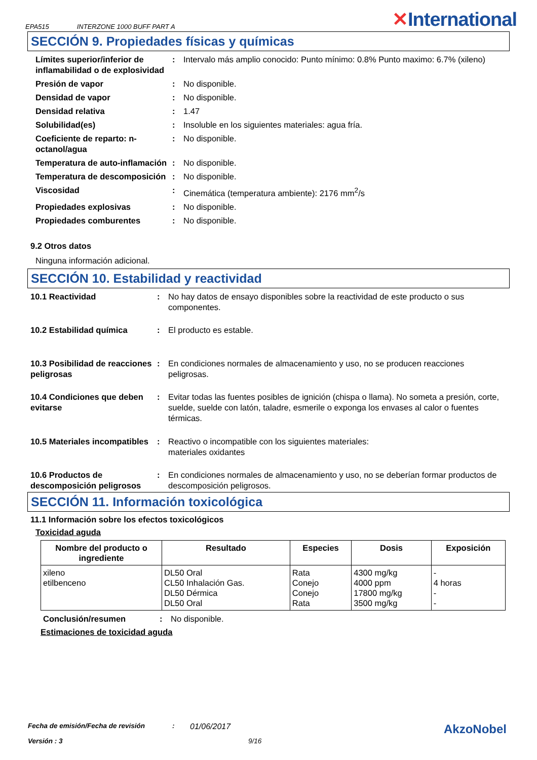EPA515 INTERZONE 1000 BUFF PART A ✕International
SECCIÓN 9. Propiedades físicas y químicas
Límites superior/inferior de inflamabilidad o de explosividad
: Intervalo más amplio conocido: Punto mínimo: 0.8% Punto maximo: 6.7% (xileno)
Presión de vapor : No disponible.
Densidad de vapor : No disponible.
Densidad relativa : 1.47
Solubilidad(es) : Insoluble en los siguientes materiales: agua fría.
Coeficiente de reparto: n-octanol/agua
: No disponible.
Temperatura de auto-inflamación
: No disponible.
Temperatura de descomposición
: No disponible.
Viscosidad : Cinemática (temperatura ambiente): 2176 mm<sup>2</sup>/s
Propiedades explosivas : No disponible.
Propiedades comburentes : No disponible.
9.2 Otros datos
Ninguna información adicional.
SECCIÓN 10. Estabilidad y reactividad
10.1 Reactividad : No hay datos de ensayo disponibles sobre la reactividad de este producto o sus componentes.
10.2 Estabilidad química : El producto es estable.
10.3 Posibilidad de reacciones peligrosas
: En condiciones normales de almacenamiento y uso, no se producen reacciones peligrosas.
10.4 Condiciones que deben evitarse
: Evitar todas las fuentes posibles de ignición (chispa o llama). No someta a presión, corte, suelde, suelde con latón, taladre, esmerile o exponga los envases al calor o fuentes térmicas.
10.5 Materiales incompatibles
: Reactivo o incompatible con los siguientes materiales:
materiales oxidantes
10.6 Productos de descomposición peligrosos
: En condiciones normales de almacenamiento y uso, no se deberían formar productos de descomposición peligrosos.
SECCIÓN 11. Información toxicológica
11.1 Información sobre los efectos toxicológicos
Toxicidad aguda
| Nombre del producto o ingrediente | Resultado | Especies | Dosis | Exposición |
| --- | --- | --- | --- | --- |
| xileno etilbenceno | DL50 Oral CL50 Inhalación Gas. DL50 Dérmica DL50 Oral | Rata Conejo Conejo Rata | 4300 mg/kg 4000 ppm 17800 mg/kg 3500 mg/kg | - 4 horas - - |
Conclusión/resumen : No disponible.
Estimaciones de toxicidad aguda
Fecha de emisión/Fecha de revisión: 01/06/2017 AkzoNobel
Versión : 3 9/16